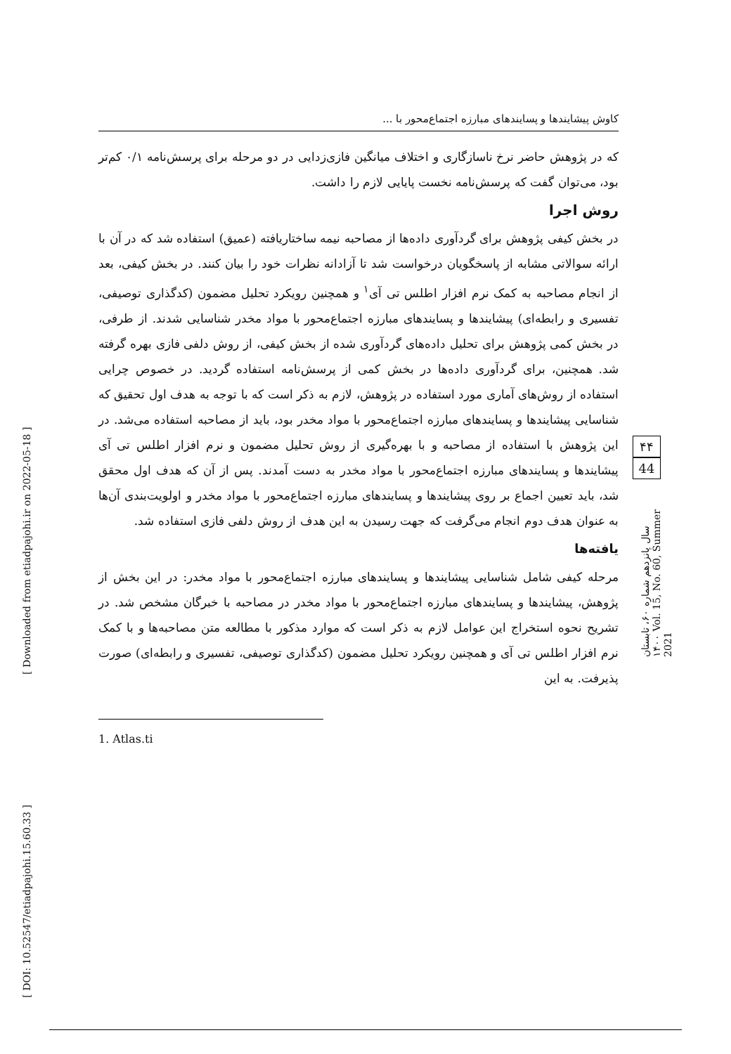کاوش پیشایندها و پسایندهای مبارزه اجتماع‌محور با ...
که در پژوهش حاضر نرخ ناسازگاری و اختلاف میانگین فازی‌زدایی در دو مرحله برای پرسش‌نامه ۰/۱ کم‌تر بود، می‌توان گفت که پرسش‌نامه نخست پایایی لازم را داشت.
روش اجرا
در بخش کیفی پژوهش برای گردآوری داده‌ها از مصاحبه نیمه ساختاریافته (عمیق) استفاده شد که در آن با ارائه سوالاتی مشابه از پاسخگویان درخواست شد تا آزادانه نظرات خود را بیان کنند. در بخش کیفی، بعد از انجام مصاحبه به کمک نرم افزار اطلس تی آی<sup>۱</sup> و همچنین رویکرد تحلیل مضمون (کدگذاری توصیفی، تفسیری و رابطه‌ای) پیشایندها و پسایندهای مبارزه اجتماع‌محور با مواد مخدر شناسایی شدند. از طرفی، در بخش کمی پژوهش برای تحلیل داده‌های گردآوری شده از بخش کیفی، از روش دلفی فازی بهره گرفته شد. همچنین، برای گردآوری داده‌ها در بخش کمی از پرسش‌نامه استفاده گردید. در خصوص چرایی استفاده از روش‌های آماری مورد استفاده در پژوهش، لازم به ذکر است که با توجه به هدف اول تحقیق که شناسایی پیشایندها و پسایندهای مبارزه اجتماع‌محور با مواد مخدر بود، باید از مصاحبه استفاده می‌شد. در این پژوهش با استفاده از مصاحبه و با بهره‌گیری از روش تحلیل مضمون و نرم افزار اطلس تی آی پیشایندها و پسایندهای مبارزه اجتماع‌محور با مواد مخدر به دست آمدند. پس از آن که هدف اول محقق شد، باید تعیین اجماع بر روی پیشایندها و پسایندهای مبارزه اجتماع‌محور با مواد مخدر و اولویت‌بندی آن‌ها به عنوان هدف دوم انجام می‌گرفت که جهت رسیدن به این هدف از روش دلفی فازی استفاده شد.
یافته‌ها
مرحله کیفی شامل شناسایی پیشایندها و پسایندهای مبارزه اجتماع‌محور با مواد مخدر: در این بخش از پژوهش، پیشایندها و پسایندهای مبارزه اجتماع‌محور با مواد مخدر در مصاحبه با خبرگان مشخص شد. در تشریح نحوه استخراج این عوامل لازم به ذکر است که موارد مذکور با مطالعه متن مصاحبه‌ها و با کمک نرم افزار اطلس تی آی و همچنین رویکرد تحلیل مضمون (کدگذاری توصیفی، تفسیری و رابطه‌ای) صورت پذیرفت. به این
1. Atlas.ti
۴۴
44
سال پانزدهم شماره ۶۰، تابستان ۱۴۰۰ Vol. 15, No. 60, Summer 2021
[ Downloaded from etiadpajohi.ir on 2022-05-18 ]
[ DOI: 10.52547/etiadpajohi.15.60.33 ]